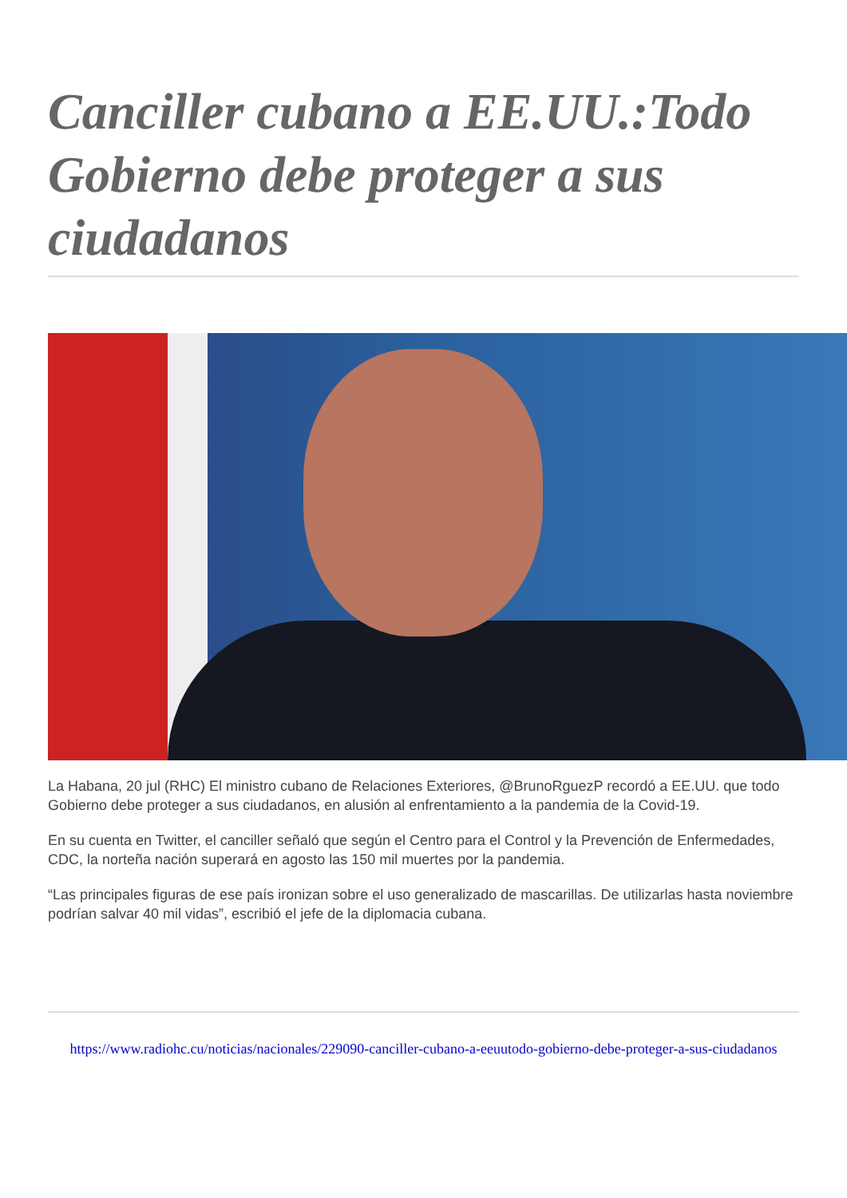Canciller cubano a EE.UU.:Todo Gobierno debe proteger a sus ciudadanos
La Habana, 20 jul (RHC) El ministro cubano de Relaciones Exteriores, @BrunoRguezP recordó a EE.UU. que todo Gobierno debe proteger a sus ciudadanos, en alusión al enfrentamiento a la pandemia de la Covid-19.
En su cuenta en Twitter, el canciller señaló que según el Centro para el Control y la Prevención de Enfermedades, CDC, la norteña nación superará en agosto las 150 mil muertes por la pandemia.
“Las principales figuras de ese país ironizan sobre el uso generalizado de mascarillas. De utilizarlas hasta noviembre podrían salvar 40 mil vidas”, escribió el jefe de la diplomacia cubana.
https://www.radiohc.cu/noticias/nacionales/229090-canciller-cubano-a-eeuutodo-gobierno-debe-proteger-a-sus-ciudadanos